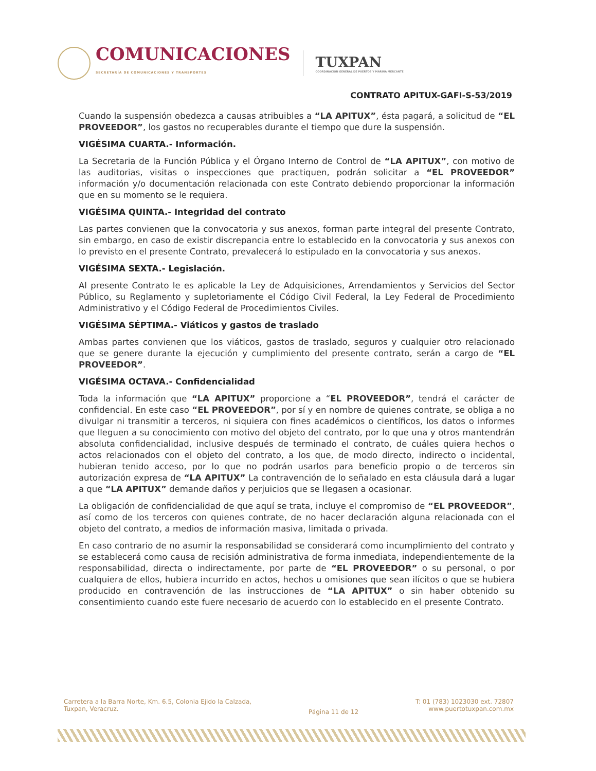COMUNICACIONES
SECRETARÍA DE COMUNICACIONES Y TRANSPORTES
TUXPAN
COORDINACIÓN GENERAL DE PUERTOS Y MARINA MERCANTE
CONTRATO APITUX-GAFI-S-53/2019
Cuando la suspensión obedezca a causas atribuibles a “LA APITUX”, ésta pagará, a solicitud de “EL PROVEEDOR”, los gastos no recuperables durante el tiempo que dure la suspensión.
VIGÉSIMA CUARTA.- Información.
La Secretaria de la Función Pública y el Órgano Interno de Control de “LA APITUX”, con motivo de las auditorias, visitas o inspecciones que practiquen, podrán solicitar a “EL PROVEEDOR” información y/o documentación relacionada con este Contrato debiendo proporcionar la información que en su momento se le requiera.
VIGÉSIMA QUINTA.- Integridad del contrato
Las partes convienen que la convocatoria y sus anexos, forman parte integral del presente Contrato, sin embargo, en caso de existir discrepancia entre lo establecido en la convocatoria y sus anexos con lo previsto en el presente Contrato, prevalecerá lo estipulado en la convocatoria y sus anexos.
VIGÉSIMA SEXTA.- Legislación.
Al presente Contrato le es aplicable la Ley de Adquisiciones, Arrendamientos y Servicios del Sector Público, su Reglamento y supletoriamente el Código Civil Federal, la Ley Federal de Procedimiento Administrativo y el Código Federal de Procedimientos Civiles.
VIGÉSIMA SÉPTIMA.- Viáticos y gastos de traslado
Ambas partes convienen que los viáticos, gastos de traslado, seguros y cualquier otro relacionado que se genere durante la ejecución y cumplimiento del presente contrato, serán a cargo de “EL PROVEEDOR”.
VIGÉSIMA OCTAVA.- Confidencialidad
Toda la información que “LA APITUX” proporcione a “EL PROVEEDOR”, tendrá el carácter de confidencial. En este caso “EL PROVEEDOR”, por sí y en nombre de quienes contrate, se obliga a no divulgar ni transmitir a terceros, ni siquiera con fines académicos o científicos, los datos o informes que lleguen a su conocimiento con motivo del objeto del contrato, por lo que una y otros mantendrán absoluta confidencialidad, inclusive después de terminado el contrato, de cuáles quiera hechos o actos relacionados con el objeto del contrato, a los que, de modo directo, indirecto o incidental, hubieran tenido acceso, por lo que no podrán usarlos para beneficio propio o de terceros sin autorización expresa de “LA APITUX” La contravención de lo señalado en esta cláusula dará a lugar a que “LA APITUX” demande daños y perjuicios que se llegasen a ocasionar.
La obligación de confidencialidad de que aquí se trata, incluye el compromiso de “EL PROVEEDOR”, así como de los terceros con quienes contrate, de no hacer declaración alguna relacionada con el objeto del contrato, a medios de información masiva, limitada o privada.
En caso contrario de no asumir la responsabilidad se considerará como incumplimiento del contrato y se establecerá como causa de recisión administrativa de forma inmediata, independientemente de la responsabilidad, directa o indirectamente, por parte de “EL PROVEEDOR” o su personal, o por cualquiera de ellos, hubiera incurrido en actos, hechos u omisiones que sean ilícitos o que se hubiera producido en contravención de las instrucciones de “LA APITUX” o sin haber obtenido su consentimiento cuando este fuere necesario de acuerdo con lo establecido en el presente Contrato.
Carretera a la Barra Norte, Km. 6.5, Colonia Ejido la Calzada,
Tuxpan, Veracruz.
Página 11 de 12
T: 01 (783) 1023030 ext. 72807
www.puertotuxpan.com.mx